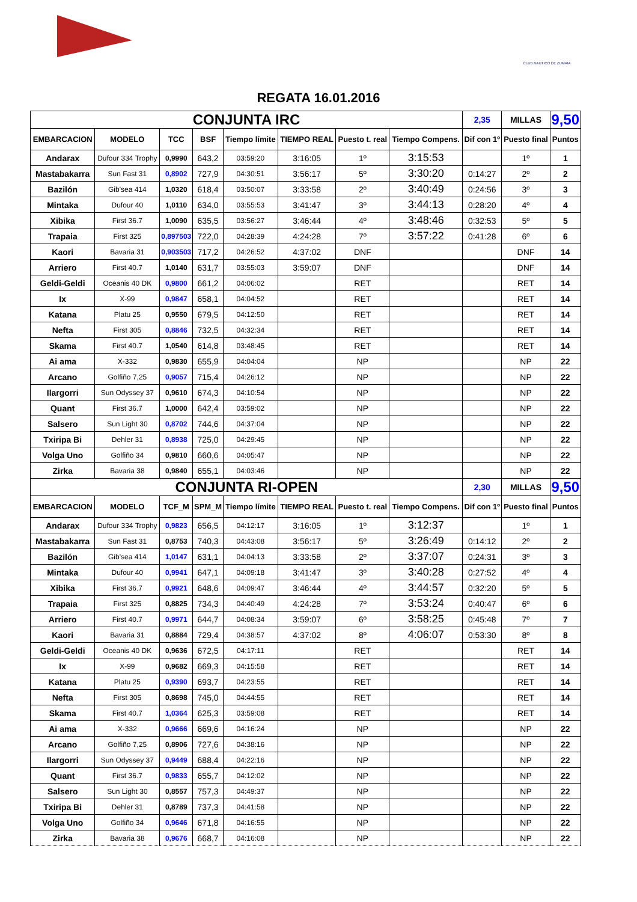CLUB NAUTICO DE ZUMAIA
REGATA 16.01.2016
| CONJUNTA IRC | | | | | | | | 2,35 | MILLAS | 9,50 |
| EMBARCACION | MODELO | TCC | BSF | Tiempo límite | TIEMPO REAL | Puesto t. real | Tiempo Compens. | Dif con 1º | Puesto final | Puntos |
| Andarax | Dufour 334 Trophy | 0,9990 | 643,2 | 03:59:20 | 3:16:05 | 1º | 3:15:53 | | 1º | 1 |
| Mastabakarra | Sun Fast 31 | 0,8902 | 727,9 | 04:30:51 | 3:56:17 | 5º | 3:30:20 | 0:14:27 | 2º | 2 |
| Bazilón | Gib'sea 414 | 1,0320 | 618,4 | 03:50:07 | 3:33:58 | 2º | 3:40:49 | 0:24:56 | 3º | 3 |
| Mintaka | Dufour 40 | 1,0110 | 634,0 | 03:55:53 | 3:41:47 | 3º | 3:44:13 | 0:28:20 | 4º | 4 |
| Xibika | First 36.7 | 1,0090 | 635,5 | 03:56:27 | 3:46:44 | 4º | 3:48:46 | 0:32:53 | 5º | 5 |
| Trapaia | First 325 | 0,897503 | 722,0 | 04:28:39 | 4:24:28 | 7º | 3:57:22 | 0:41:28 | 6º | 6 |
| Kaori | Bavaria 31 | 0,903503 | 717,2 | 04:26:52 | 4:37:02 | DNF | | | DNF | 14 |
| Arriero | First 40.7 | 1,0140 | 631,7 | 03:55:03 | 3:59:07 | DNF | | | DNF | 14 |
| Geldi-Geldi | Oceanis 40 DK | 0,9800 | 661,2 | 04:06:02 | | RET | | | RET | 14 |
| Ix | X-99 | 0,9847 | 658,1 | 04:04:52 | | RET | | | RET | 14 |
| Katana | Platu 25 | 0,9550 | 679,5 | 04:12:50 | | RET | | | RET | 14 |
| Nefta | First 305 | 0,8846 | 732,5 | 04:32:34 | | RET | | | RET | 14 |
| Skama | First 40.7 | 1,0540 | 614,8 | 03:48:45 | | RET | | | RET | 14 |
| Ai ama | X-332 | 0,9830 | 655,9 | 04:04:04 | | NP | | | NP | 22 |
| Arcano | Golfiño 7,25 | 0,9057 | 715,4 | 04:26:12 | | NP | | | NP | 22 |
| Ilargorri | Sun Odyssey 37 | 0,9610 | 674,3 | 04:10:54 | | NP | | | NP | 22 |
| Quant | First 36.7 | 1,0000 | 642,4 | 03:59:02 | | NP | | | NP | 22 |
| Salsero | Sun Light 30 | 0,8702 | 744,6 | 04:37:04 | | NP | | | NP | 22 |
| Txiripa Bi | Dehler 31 | 0,8938 | 725,0 | 04:29:45 | | NP | | | NP | 22 |
| Volga Uno | Golfiño 34 | 0,9810 | 660,6 | 04:05:47 | | NP | | | NP | 22 |
| Zirka | Bavaria 38 | 0,9840 | 655,1 | 04:03:46 | | NP | | | NP | 22 |
| CONJUNTA RI-OPEN | | | | | | | | 2,30 | MILLAS | 9,50 |
| EMBARCACION | MODELO | TCF_M | SPM_M | Tiempo límite | TIEMPO REAL | Puesto t. real | Tiempo Compens. | Dif con 1º | Puesto final | Puntos |
| Andarax | Dufour 334 Trophy | 0,9823 | 656,5 | 04:12:17 | 3:16:05 | 1º | 3:12:37 | | 1º | 1 |
| Mastabakarra | Sun Fast 31 | 0,8753 | 740,3 | 04:43:08 | 3:56:17 | 5º | 3:26:49 | 0:14:12 | 2º | 2 |
| Bazilón | Gib'sea 414 | 1,0147 | 631,1 | 04:04:13 | 3:33:58 | 2º | 3:37:07 | 0:24:31 | 3º | 3 |
| Mintaka | Dufour 40 | 0,9941 | 647,1 | 04:09:18 | 3:41:47 | 3º | 3:40:28 | 0:27:52 | 4º | 4 |
| Xibika | First 36.7 | 0,9921 | 648,6 | 04:09:47 | 3:46:44 | 4º | 3:44:57 | 0:32:20 | 5º | 5 |
| Trapaia | First 325 | 0,8825 | 734,3 | 04:40:49 | 4:24:28 | 7º | 3:53:24 | 0:40:47 | 6º | 6 |
| Arriero | First 40.7 | 0,9971 | 644,7 | 04:08:34 | 3:59:07 | 6º | 3:58:25 | 0:45:48 | 7º | 7 |
| Kaori | Bavaria 31 | 0,8884 | 729,4 | 04:38:57 | 4:37:02 | 8º | 4:06:07 | 0:53:30 | 8º | 8 |
| Geldi-Geldi | Oceanis 40 DK | 0,9636 | 672,5 | 04:17:11 | | RET | | | RET | 14 |
| Ix | X-99 | 0,9682 | 669,3 | 04:15:58 | | RET | | | RET | 14 |
| Katana | Platu 25 | 0,9390 | 693,7 | 04:23:55 | | RET | | | RET | 14 |
| Nefta | First 305 | 0,8698 | 745,0 | 04:44:55 | | RET | | | RET | 14 |
| Skama | First 40.7 | 1,0364 | 625,3 | 03:59:08 | | RET | | | RET | 14 |
| Ai ama | X-332 | 0,9666 | 669,6 | 04:16:24 | | NP | | | NP | 22 |
| Arcano | Golfiño 7,25 | 0,8906 | 727,6 | 04:38:16 | | NP | | | NP | 22 |
| Ilargorri | Sun Odyssey 37 | 0,9449 | 688,4 | 04:22:16 | | NP | | | NP | 22 |
| Quant | First 36.7 | 0,9833 | 655,7 | 04:12:02 | | NP | | | NP | 22 |
| Salsero | Sun Light 30 | 0,8557 | 757,3 | 04:49:37 | | NP | | | NP | 22 |
| Txiripa Bi | Dehler 31 | 0,8789 | 737,3 | 04:41:58 | | NP | | | NP | 22 |
| Volga Uno | Golfiño 34 | 0,9646 | 671,8 | 04:16:55 | | NP | | | NP | 22 |
| Zirka | Bavaria 38 | 0,9676 | 668,7 | 04:16:08 | | NP | | | NP | 22 |